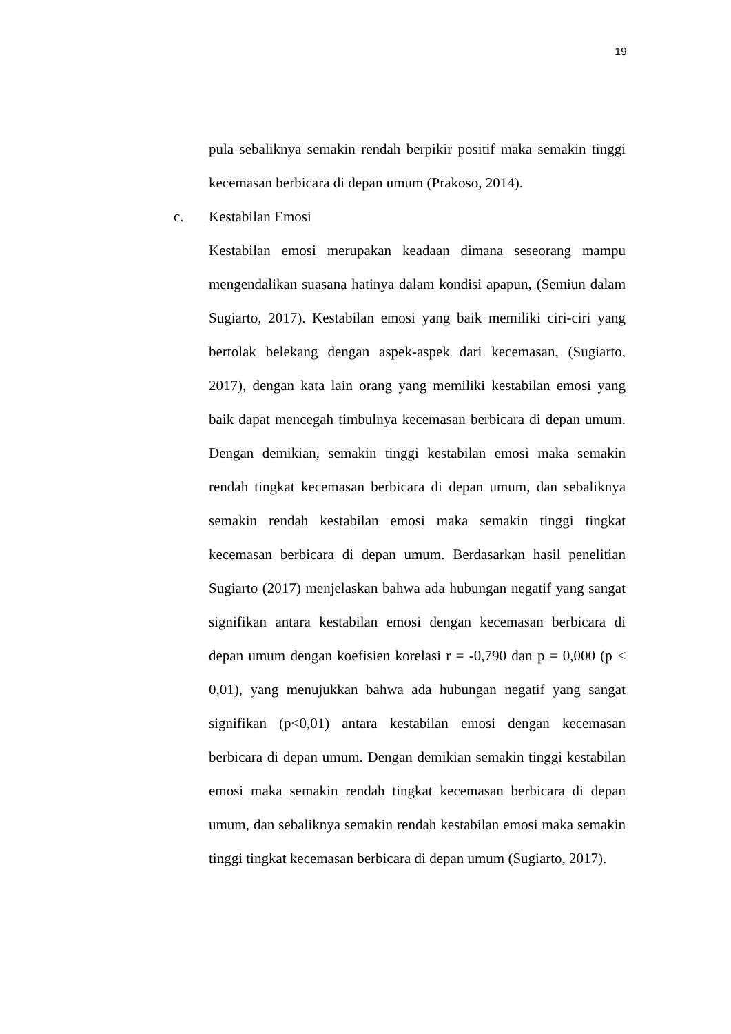19
pula sebaliknya semakin rendah berpikir positif maka semakin tinggi kecemasan berbicara di depan umum (Prakoso, 2014).
c. Kestabilan Emosi
Kestabilan emosi merupakan keadaan dimana seseorang mampu mengendalikan suasana hatinya dalam kondisi apapun, (Semiun dalam Sugiarto, 2017). Kestabilan emosi yang baik memiliki ciri-ciri yang bertolak belekang dengan aspek-aspek dari kecemasan, (Sugiarto, 2017), dengan kata lain orang yang memiliki kestabilan emosi yang baik dapat mencegah timbulnya kecemasan berbicara di depan umum. Dengan demikian, semakin tinggi kestabilan emosi maka semakin rendah tingkat kecemasan berbicara di depan umum, dan sebaliknya semakin rendah kestabilan emosi maka semakin tinggi tingkat kecemasan berbicara di depan umum. Berdasarkan hasil penelitian Sugiarto (2017) menjelaskan bahwa ada hubungan negatif yang sangat signifikan antara kestabilan emosi dengan kecemasan berbicara di depan umum dengan koefisien korelasi r = -0,790 dan p = 0,000 (p < 0,01), yang menujukkan bahwa ada hubungan negatif yang sangat signifikan (p<0,01) antara kestabilan emosi dengan kecemasan berbicara di depan umum. Dengan demikian semakin tinggi kestabilan emosi maka semakin rendah tingkat kecemasan berbicara di depan umum, dan sebaliknya semakin rendah kestabilan emosi maka semakin tinggi tingkat kecemasan berbicara di depan umum (Sugiarto, 2017).